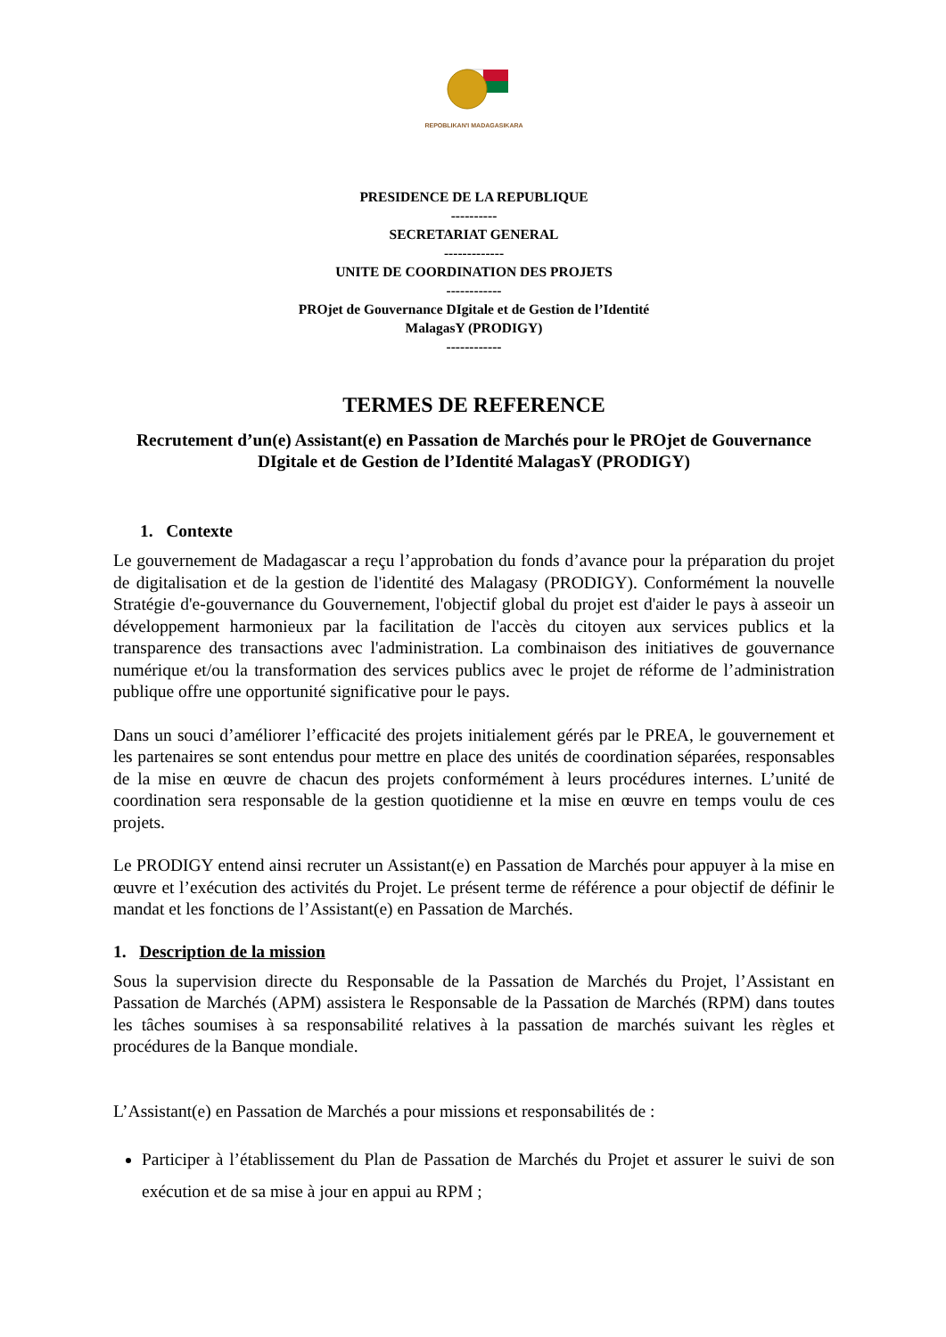REPOBLIKAN'I MADAGASIKARA
PRESIDENCE DE LA REPUBLIQUE
----------
SECRETARIAT GENERAL
-------------
UNITE DE COORDINATION DES PROJETS
------------
PROjet de Gouvernance DIgitale et de Gestion de l’Identité
MalagasY (PRODIGY)
------------
TERMES DE REFERENCE
Recrutement d’un(e) Assistant(e) en Passation de Marchés pour le PROjet de Gouvernance DIgitale et de Gestion de l’Identité MalagasY (PRODIGY)
1. Contexte
Le gouvernement de Madagascar a reçu l’approbation du fonds d’avance pour la préparation du projet de digitalisation et de la gestion de l'identité des Malagasy (PRODIGY). Conformément la nouvelle Stratégie d'e-gouvernance du Gouvernement, l'objectif global du projet est d'aider le pays à asseoir un développement harmonieux par la facilitation de l'accès du citoyen aux services publics et la transparence des transactions avec l'administration. La combinaison des initiatives de gouvernance numérique et/ou la transformation des services publics avec le projet de réforme de l’administration publique offre une opportunité significative pour le pays.
Dans un souci d’améliorer l’efficacité des projets initialement gérés par le PREA, le gouvernement et les partenaires se sont entendus pour mettre en place des unités de coordination séparées, responsables de la mise en œuvre de chacun des projets conformément à leurs procédures internes. L’unité de coordination sera responsable de la gestion quotidienne et la mise en œuvre en temps voulu de ces projets.
Le PRODIGY entend ainsi recruter un Assistant(e) en Passation de Marchés pour appuyer à la mise en œuvre et l’exécution des activités du Projet. Le présent terme de référence a pour objectif de définir le mandat et les fonctions de l’Assistant(e) en Passation de Marchés.
1. Description de la mission
Sous la supervision directe du Responsable de la Passation de Marchés du Projet, l’Assistant en Passation de Marchés (APM) assistera le Responsable de la Passation de Marchés (RPM) dans toutes les tâches soumises à sa responsabilité relatives à la passation de marchés suivant les règles et procédures de la Banque mondiale.
L’Assistant(e) en Passation de Marchés a pour missions et responsabilités de :
Participer à l’établissement du Plan de Passation de Marchés du Projet et assurer le suivi de son exécution et de sa mise à jour en appui au RPM ;